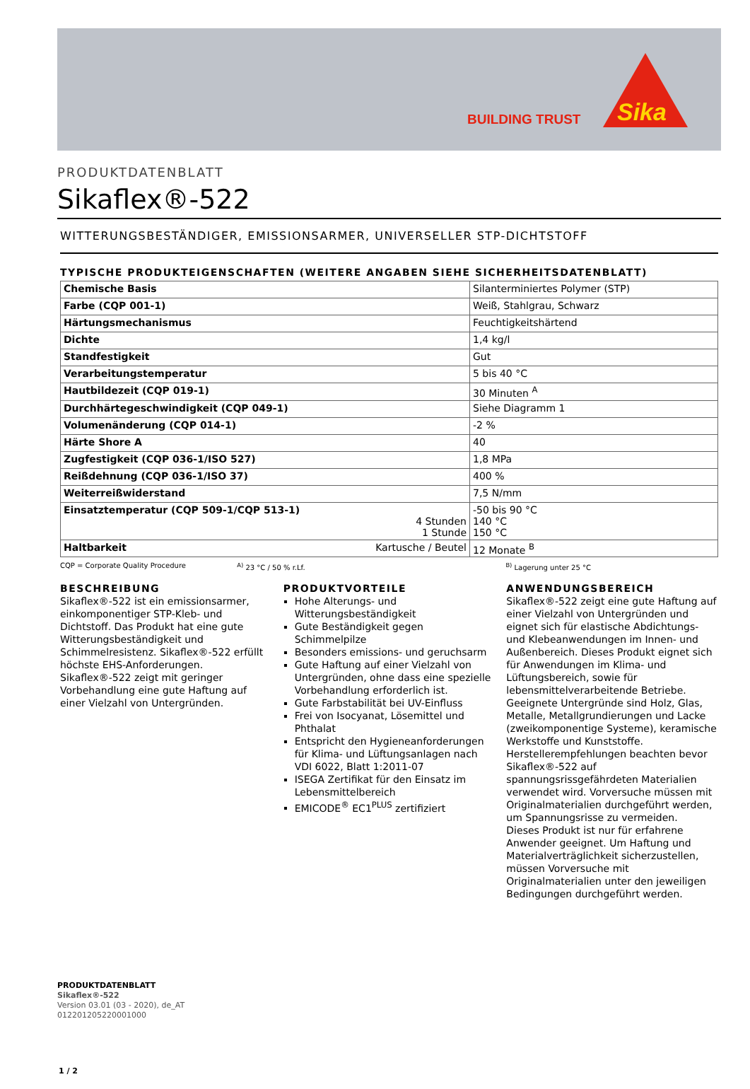BUILDING TRUST
Sika
PRODUKTDATENBLATT
Sikaflex®-522
WITTERUNGSBESTÄNDIGER, EMISSIONSARMER, UNIVERSELLER STP-DICHTSTOFF
TYPISCHE PRODUKTEIGENSCHAFTEN (WEITERE ANGABEN SIEHE SICHERHEITSDATENBLATT)
| Chemische Basis | Silanterminiertes Polymer (STP) |
| Farbe (CQP 001-1) | Weiß, Stahlgrau, Schwarz |
| Härtungsmechanismus | Feuchtigkeitshärtend |
| Dichte | 1,4 kg/l |
| Standfestigkeit | Gut |
| Verarbeitungstemperatur | 5 bis 40 °C |
| Hautbildezeit (CQP 019-1) | 30 Minuten <sup>A</sup> |
| Durchhärtegeschwindigkeit (CQP 049-1) | Siehe Diagramm 1 |
| Volumenänderung (CQP 014-1) | -2 % |
| Härte Shore A | 40 |
| Zugfestigkeit (CQP 036-1/ISO 527) | 1,8 MPa |
| Reißdehnung (CQP 036-1/ISO 37) | 400 % |
| Weiterreißwiderstand | 7,5 N/mm |
| Einsatztemperatur (CQP 509-1/CQP 513-1) 4 Stunden 1 Stunde | -50 bis 90 °C 140 °C 150 °C |
| Haltbarkeit Kartusche / Beutel | 12 Monate <sup>B</sup> |
CQP = Corporate Quality Procedure
<sup>A)</sup> 23 °C / 50 % r.Lf. <sup>B)</sup> Lagerung unter 25 °C
BESCHREIBUNG
Sikaflex®-522 ist ein emissionsarmer, einkomponentiger STP-Kleb- und Dichtstoff. Das Produkt hat eine gute Witterungsbeständigkeit und Schimmelresistenz. Sikaflex®-522 erfüllt höchste EHS-Anforderungen. Sikaflex®-522 zeigt mit geringer Vorbehandlung eine gute Haftung auf einer Vielzahl von Untergründen.
PRODUKTVORTEILE
Hohe Alterungs- und Witterungsbeständigkeit
Gute Beständigkeit gegen Schimmelpilze
Besonders emissions- und geruchsarm
Gute Haftung auf einer Vielzahl von Untergründen, ohne dass eine spezielle Vorbehandlung erforderlich ist.
Gute Farbstabilität bei UV-Einfluss
Frei von Isocyanat, Lösemittel und Phthalat
Entspricht den Hygieneanforderungen für Klima- und Lüftungsanlagen nach VDI 6022, Blatt 1:2011-07
ISEGA Zertifikat für den Einsatz im Lebensmittelbereich
EMICODE<sup>®</sup> EC1<sup>PLUS</sup> zertifiziert
ANWENDUNGSBEREICH
Sikaflex®-522 zeigt eine gute Haftung auf einer Vielzahl von Untergründen und eignet sich für elastische Abdichtungs- und Klebeanwendungen im Innen- und Außenbereich. Dieses Produkt eignet sich für Anwendungen im Klima- und Lüftungsbereich, sowie für lebensmittelverarbeitende Betriebe.
Geeignete Untergründe sind Holz, Glas, Metalle, Metallgrundierungen und Lacke (zweikomponentige Systeme), keramische Werkstoffe und Kunststoffe.
Herstellerempfehlungen beachten bevor Sikaflex®-522 auf spannungsrissgefährdeten Materialien verwendet wird. Vorversuche müssen mit Originalmaterialien durchgeführt werden, um Spannungsrisse zu vermeiden.
Dieses Produkt ist nur für erfahrene Anwender geeignet. Um Haftung und Materialverträglichkeit sicherzustellen, müssen Vorversuche mit Originalmaterialien unter den jeweiligen Bedingungen durchgeführt werden.
PRODUKTDATENBLATT
Sikaflex®-522
Version 03.01 (03 - 2020), de_AT
012201205220001000
1 / 2